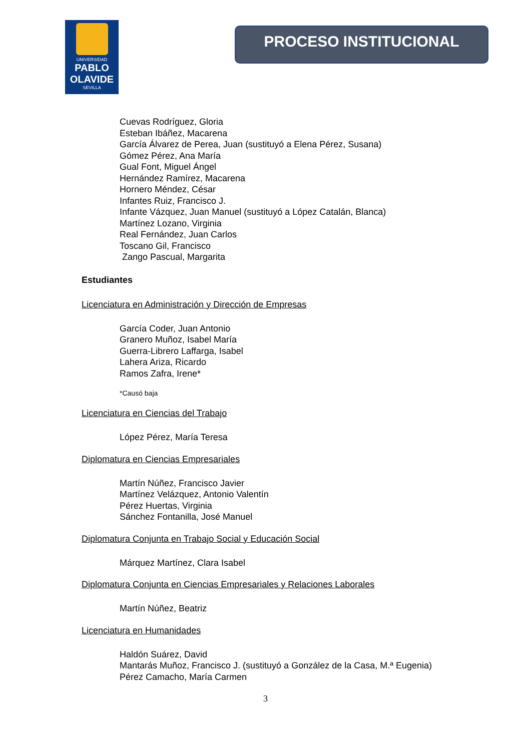UNIVERSIDAD
PABLO
OLAVIDE
SEVILLA
PROCESO INSTITUCIONAL
Cuevas Rodríguez, Gloria
Esteban Ibáñez, Macarena
García Álvarez de Perea, Juan (sustituyó a Elena Pérez, Susana)
Gómez Pérez, Ana María
Gual Font, Miguel Ángel
Hernández Ramírez, Macarena
Hornero Méndez, César
Infantes Ruiz, Francisco J.
Infante Vázquez, Juan Manuel (sustituyó a López Catalán, Blanca)
Martínez Lozano, Virginia
Real Fernández, Juan Carlos
Toscano Gil, Francisco
Zango Pascual, Margarita
Estudiantes
Licenciatura en Administración y Dirección de Empresas
García Coder, Juan Antonio
Granero Muñoz, Isabel María
Guerra-Librero Laffarga, Isabel
Lahera Ariza, Ricardo
Ramos Zafra, Irene*
*Causó baja
Licenciatura en Ciencias del Trabajo
López Pérez, María Teresa
Diplomatura en Ciencias Empresariales
Martín Núñez, Francisco Javier
Martínez Velázquez, Antonio Valentín
Pérez Huertas, Virginia
Sánchez Fontanilla, José Manuel
Diplomatura Conjunta en Trabajo Social y Educación Social
Márquez Martínez, Clara Isabel
Diplomatura Conjunta en Ciencias Empresariales y Relaciones Laborales
Martín Núñez, Beatriz
Licenciatura en Humanidades
Haldón Suárez, David
Mantarás Muñoz, Francisco J. (sustituyó a González de la Casa, M.ª Eugenia)
Pérez Camacho, María Carmen
3